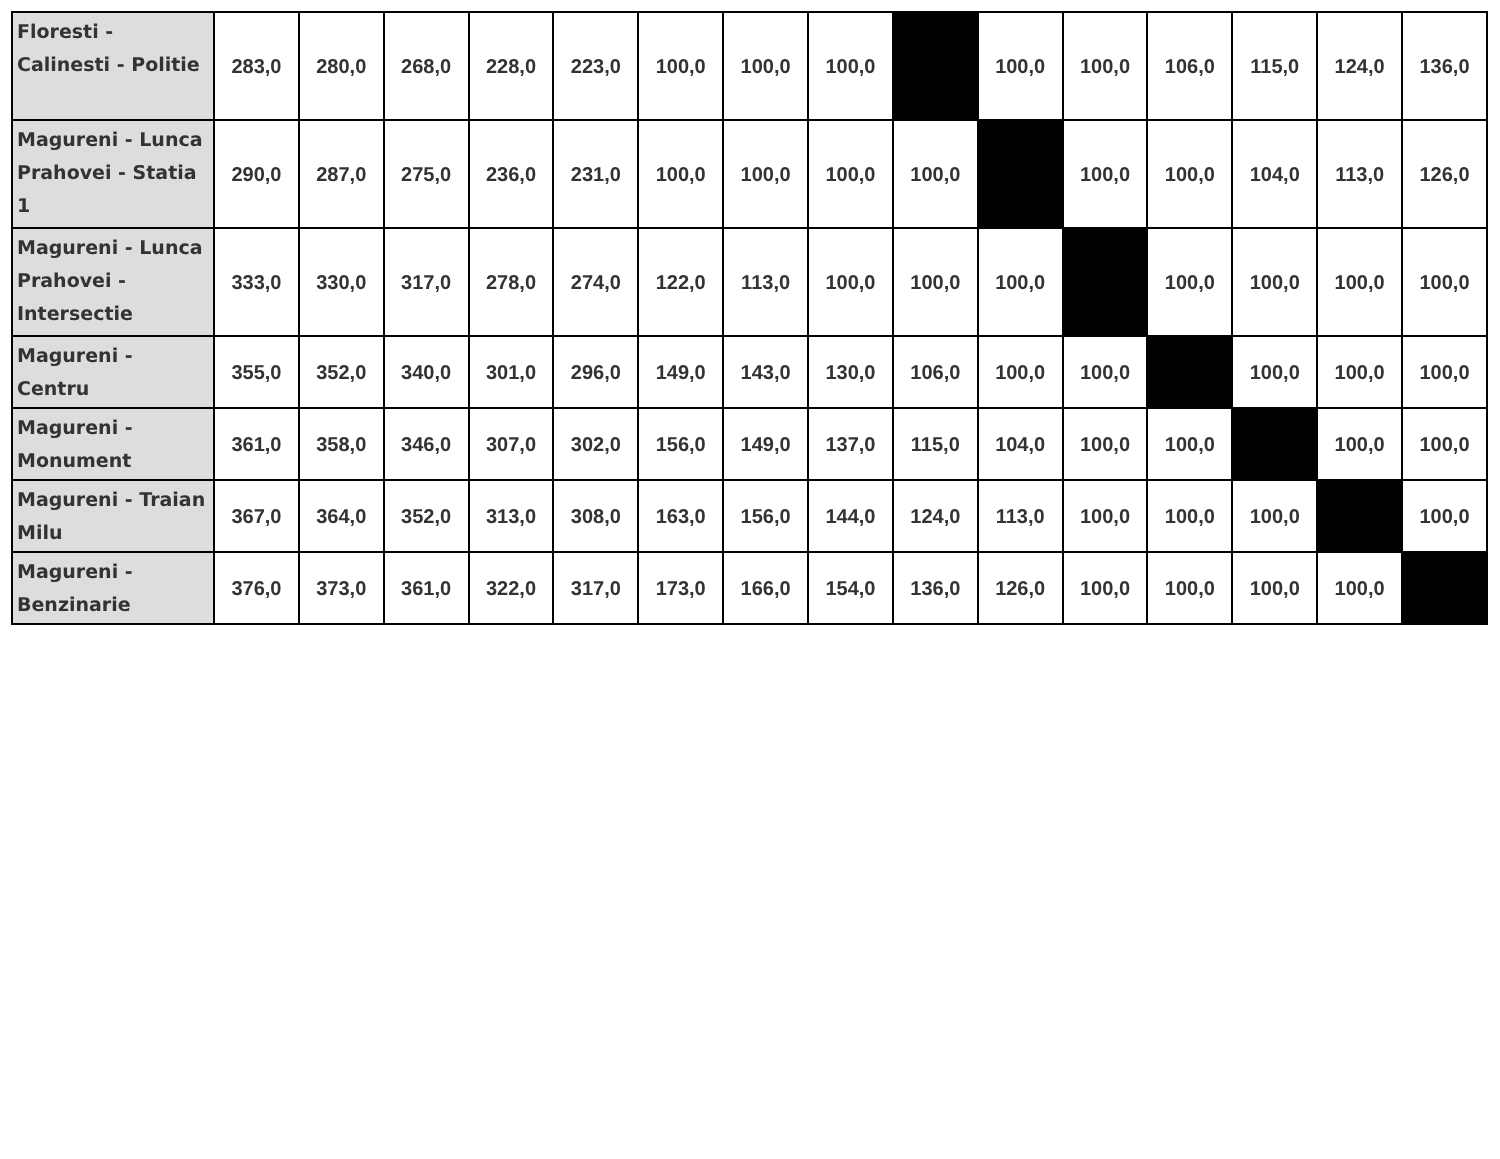| Floresti - Calinesti - Politie | 283,0 | 280,0 | 268,0 | 228,0 | 223,0 | 100,0 | 100,0 | 100,0 | | 100,0 | 100,0 | 106,0 | 115,0 | 124,0 | 136,0 |
| Magureni - Lunca Prahovei - Statia 1 | 290,0 | 287,0 | 275,0 | 236,0 | 231,0 | 100,0 | 100,0 | 100,0 | 100,0 | | 100,0 | 100,0 | 104,0 | 113,0 | 126,0 |
| Magureni - Lunca Prahovei - Intersectie | 333,0 | 330,0 | 317,0 | 278,0 | 274,0 | 122,0 | 113,0 | 100,0 | 100,0 | 100,0 | | 100,0 | 100,0 | 100,0 | 100,0 |
| Magureni - Centru | 355,0 | 352,0 | 340,0 | 301,0 | 296,0 | 149,0 | 143,0 | 130,0 | 106,0 | 100,0 | 100,0 | | 100,0 | 100,0 | 100,0 |
| Magureni - Monument | 361,0 | 358,0 | 346,0 | 307,0 | 302,0 | 156,0 | 149,0 | 137,0 | 115,0 | 104,0 | 100,0 | 100,0 | | 100,0 | 100,0 |
| Magureni - Traian Milu | 367,0 | 364,0 | 352,0 | 313,0 | 308,0 | 163,0 | 156,0 | 144,0 | 124,0 | 113,0 | 100,0 | 100,0 | 100,0 | | 100,0 |
| Magureni - Benzinarie | 376,0 | 373,0 | 361,0 | 322,0 | 317,0 | 173,0 | 166,0 | 154,0 | 136,0 | 126,0 | 100,0 | 100,0 | 100,0 | 100,0 | |